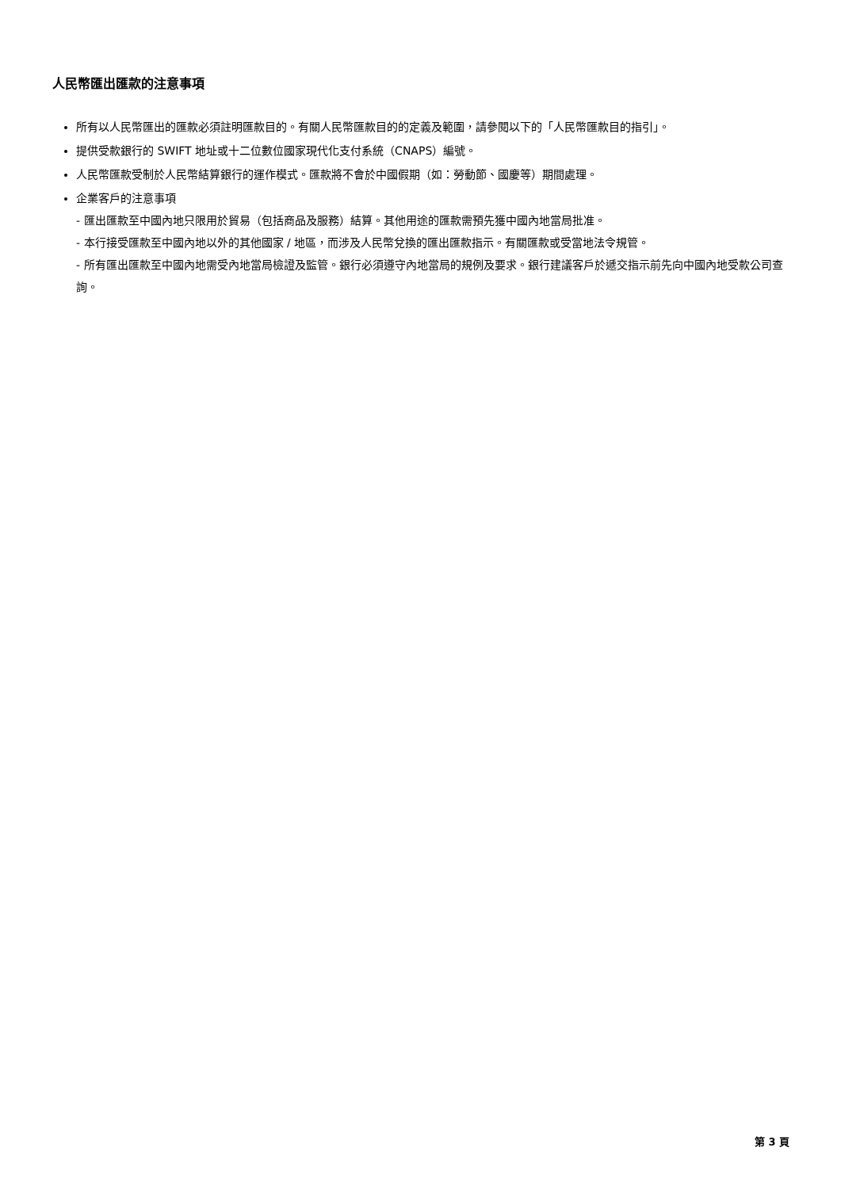人民幣匯出匯款的注意事項
所有以人民幣匯出的匯款必須註明匯款目的。有關人民幣匯款目的的定義及範圍，請參閱以下的「人民幣匯款目的指引」。
提供受款銀行的 SWIFT 地址或十二位數位國家現代化支付系統（CNAPS）編號。
人民幣匯款受制於人民幣結算銀行的運作模式。匯款將不會於中國假期（如：勞動節、國慶等）期間處理。
企業客戶的注意事項
- 匯出匯款至中國內地只限用於貿易（包括商品及服務）結算。其他用途的匯款需預先獲中國內地當局批准。
- 本行接受匯款至中國內地以外的其他國家 / 地區，而涉及人民幣兌換的匯出匯款指示。有關匯款或受當地法令規管。
- 所有匯出匯款至中國內地需受內地當局檢證及監管。銀行必須遵守內地當局的規例及要求。銀行建議客戶於遞交指示前先向中國內地受款公司查詢。
第 3 頁